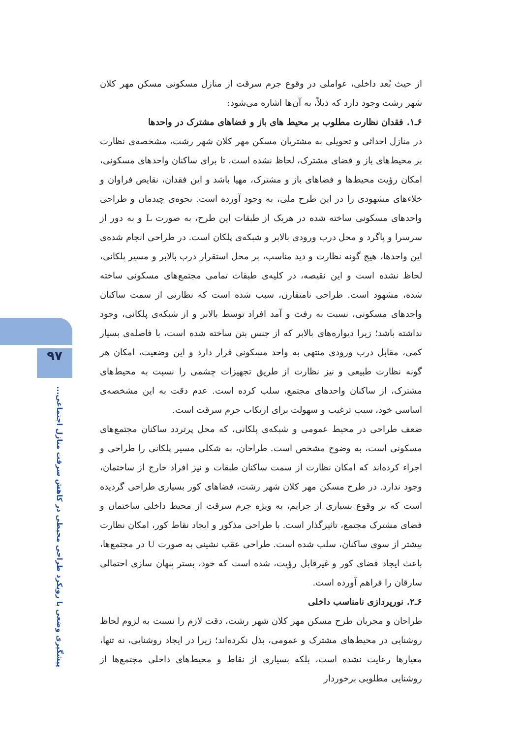۹۷
پیشگیری وضعی با رویکرد طراحی محیطی در کاهش سرقت منازل اجتماعی...
از حیث بُعد داخلی، عواملی در وقوع جرم سرقت از منازل مسکونی مسکن مهر کلان شهر رشت وجود دارد که ذیلاً، به آن‌ها اشاره می‌شود:
۶ـ۱. فقدان نظارت مطلوب بر محیط های باز و فضاهای مشترک در واحدها
در منازل احداثی و تحویلی به مشتریان مسکن مهر کلان شهر رشت، مشخصه‌ی نظارت بر محیط‌های باز و فضای مشترک، لحاظ نشده است، تا برای ساکنان واحدهای مسکونی، امکان رؤیت محیط‌ها و فضاهای باز و مشترک، مهیا باشد و این فقدان، نقایص فراوان و خلاءهای مشهودی را در این طرح ملی، به وجود آورده است. نحوه‌ی چیدمان و طراحی واحدهای مسکونی ساخته شده در هریک از طبقات این طرح، به صورت L و به دور از سرسرا و پاگرد و محل درب ورودی بالابر و شبکه‌ی پلکان است. در طراحی انجام شده‌ی این واحدها، هیچ گونه نظارت و دید مناسب، بر محل استقرار درب بالابر و مسیر پلکانی، لحاظ نشده است و این نقیصه، در کلیه‌ی طبقات تمامی مجتمع‌های مسکونی ساخته شده، مشهود است. طراحی نامتقارن، سبب شده است که نظارتی از سمت ساکنان واحدهای مسکونی، نسبت به رفت و آمد افراد توسط بالابر و از شبکه‌ی پلکانی، وجود نداشته باشد؛ زیرا دیواره‌های بالابر که از جنس بتن ساخته شده است، با فاصله‌ی بسیار کمی، مقابل درب ورودی منتهی به واحد مسکونی قرار دارد و این وضعیت، امکان هر گونه نظارت طبیعی و نیز نظارت از طریق تجهیزات چشمی را نسبت به محیط‌های مشترک، از ساکنان واحدهای مجتمع، سلب کرده است. عدم دقت به این مشخصه‌ی اساسی خود، سبب ترغیب و سهولت برای ارتکاب جرم سرقت است.
ضعف طراحی در محیط عمومی و شبکه‌ی پلکانی، که محل پرتردد ساکنان مجتمع‌های مسکونی است، به وضوح مشخص است. طراحان، به شکلی مسیر پلکانی را طراحی و اجراء کرده‌اند که امکان نظارت از سمت ساکنان طبقات و نیز افراد خارج از ساختمان، وجود ندارد. در طرح مسکن مهر کلان شهر رشت، فضاهای کور بسیاری طراحی گردیده است که بر وقوع بسیاری از جرایم، به ویژه جرم سرقت از محیط داخلی ساختمان و فضای مشترک مجتمع، تاثیرگذار است. با طراحی مذکور و ایجاد نقاط کور، امکان نظارت بیشتر از سوی ساکنان، سلب شده است. طراحی عقب نشینی به صورت U در مجتمع‌ها، باعث ایجاد فضای کور و غیرقابل رؤیت، شده است که خود، بستر پنهان سازی احتمالی سارقان را فراهم آورده است.
۶ـ۲. نورپردازی نامناسب داخلی
طراحان و مجریان طرح مسکن مهر کلان شهر رشت، دقت لازم را نسبت به لزوم لحاظ روشنایی در محیط‌های مشترک و عمومی، بذل نکرده‌اند؛ زیرا در ایجاد روشنایی، نه تنها، معیارها رعایت نشده است، بلکه بسیاری از نقاط و محیط‌های داخلی مجتمع‌ها از روشنایی مطلوبی برخوردار